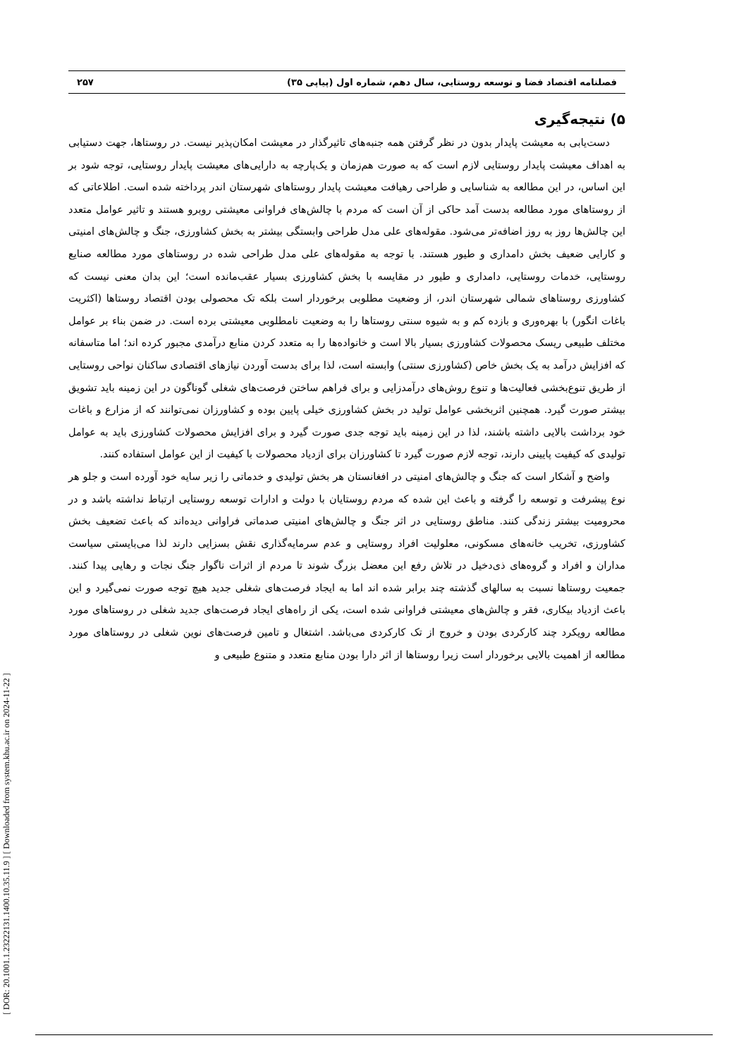[ DOR: 20.1001.1.23222131.1400.10.35.11.9 ] [ Downloaded from system.khu.ac.ir on 2024-11-22 ]
فصلنامه اقتصاد فضا و توسعه روستایی، سال دهم، شماره اول (پیاپی ۳۵) ۲۵۷
۵) نتیجه‌گیری
دست‌یابی به معیشت پایدار بدون در نظر گرفتن همه جنبه‌های تاثیرگذار در معیشت امکان‌پذیر نیست. در روستاها، جهت دستیابی به اهداف معیشت پایدار روستایی لازم است که به صورت هم‌زمان و یک‌پارچه به دارایی‌های معیشت پایدار روستایی، توجه شود بر این اساس، در این مطالعه به شناسایی و طراحی رهیافت معیشت پایدار روستاهای شهرستان اندر پرداخته شده است. اطلاعاتی که از روستاهای مورد مطالعه بدست آمد حاکی از آن است که مردم با چالش‌های فراوانی معیشتی روبرو هستند و تاثیر عوامل متعدد این چالش‌ها روز به روز اضافه‌تر می‌شود. مقوله‌های علی مدل طراحی وابستگی بیشتر به بخش کشاورزی، جنگ و چالش‌های امنیتی و کارایی ضعیف بخش دامداری و طیور هستند. با توجه به مقوله‌های علی مدل طراحی شده در روستاهای مورد مطالعه صنایع روستایی، خدمات روستایی، دامداری و طیور در مقایسه با بخش کشاورزی بسیار عقب‌مانده است؛ این بدان معنی نیست که کشاورزی روستاهای شمالی شهرستان اندر، از وضعیت مطلوبی برخوردار است بلکه تک محصولی بودن اقتصاد روستاها (اکثریت باغات انگور) با بهره‌وری و بازده کم و به شیوه سنتی روستاها را به وضعیت نامطلوبی معیشتی برده است. در ضمن بناء بر عوامل مختلف طبیعی ریسک محصولات کشاورزی بسیار بالا است و خانواده‌ها را به متعدد کردن منابع درآمدی مجبور کرده اند؛ اما متاسفانه که افزایش درآمد به یک بخش خاص (کشاورزی سنتی) وابسته است، لذا برای بدست آوردن نیازهای اقتصادی ساکنان نواحی روستایی از طریق تنوع‌بخشی فعالیت‌ها و تنوع روش‌های درآمدزایی و برای فراهم ساختن فرصت‌های شغلی گوناگون در این زمینه باید تشویق بیشتر صورت گیرد. همچنین اثربخشی عوامل تولید در بخش کشاورزی خیلی پایین بوده و کشاورزان نمی‌توانند که از مزارع و باغات خود برداشت بالایی داشته باشند، لذا در این زمینه باید توجه جدی صورت گیرد و برای افزایش محصولات کشاورزی باید به عوامل تولیدی که کیفیت پایینی دارند، توجه لازم صورت گیرد تا کشاورزان برای ازدیاد محصولات با کیفیت از این عوامل استفاده کنند.
واضح و آشکار است که جنگ و چالش‌های امنیتی در افغانستان هر بخش تولیدی و خدماتی را زیر سایه خود آورده است و جلو هر نوع پیشرفت و توسعه را گرفته و باعث این شده که مردم روستایان با دولت و ادارات توسعه روستایی ارتباط نداشته باشد و در محرومیت بیشتر زندگی کنند. مناطق روستایی در اثر جنگ و چالش‌های امنیتی صدماتی فراوانی دیده‌اند که باعث تضعیف بخش کشاورزی، تخریب خانه‌های مسکونی، معلولیت افراد روستایی و عدم سرمایه‌گذاری نقش بسزایی دارند لذا می‌بایستی سیاست مداران و افراد و گروه‌های ذی‌دخیل در تلاش رفع این معضل بزرگ شوند تا مردم از اثرات ناگوار جنگ نجات و رهایی پیدا کنند. جمعیت روستاها نسبت به سالهای گذشته چند برابر شده اند اما به ایجاد فرصت‌های شغلی جدید هیچ توجه صورت نمی‌گیرد و این باعث ازدیاد بیکاری، فقر و چالش‌های معیشتی فراوانی شده است، یکی از راه‌های ایجاد فرصت‌های جدید شغلی در روستاهای مورد مطالعه رویکرد چند کارکردی بودن و خروج از تک کارکردی می‌باشد. اشتغال و تامین فرصت‌های نوین شغلی در روستاهای مورد مطالعه از اهمیت بالایی برخوردار است زیرا روستاها از اثر دارا بودن منابع متعدد و متنوع طبیعی و